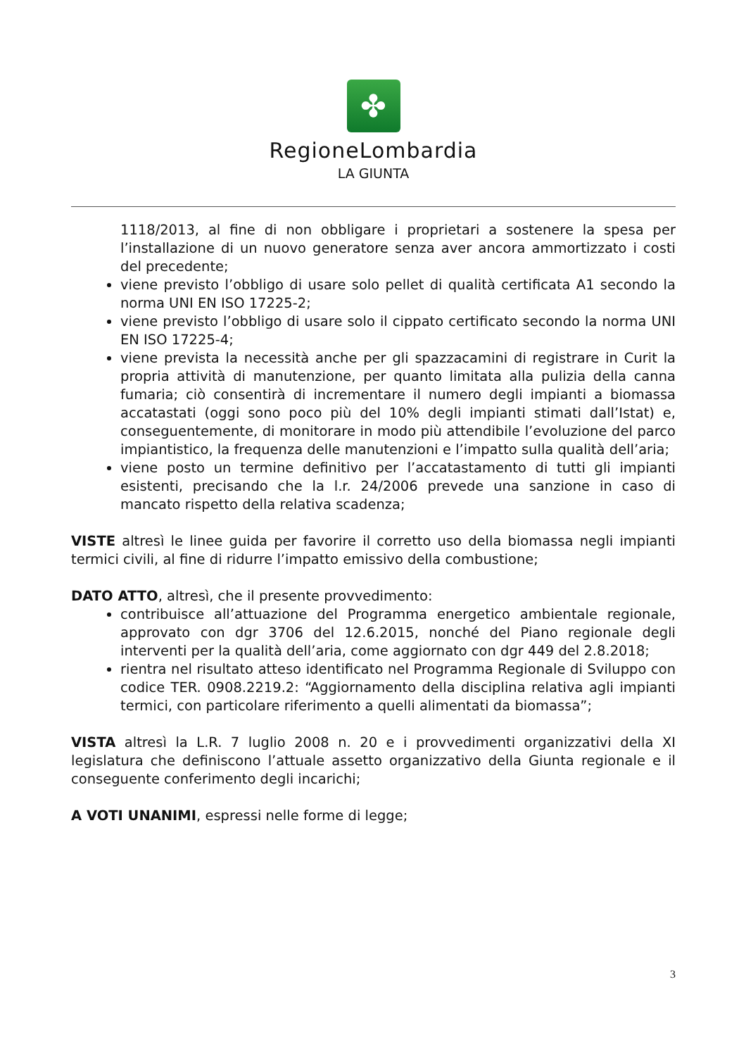✤
RegioneLombardia
LA GIUNTA
1118/2013, al fine di non obbligare i proprietari a sostenere la spesa per l’installazione di un nuovo generatore senza aver ancora ammortizzato i costi del precedente;
viene previsto l’obbligo di usare solo pellet di qualità certificata A1 secondo la norma UNI EN ISO 17225-2;
viene previsto l’obbligo di usare solo il cippato certificato secondo la norma UNI EN ISO 17225-4;
viene prevista la necessità anche per gli spazzacamini di registrare in Curit la propria attività di manutenzione, per quanto limitata alla pulizia della canna fumaria; ciò consentirà di incrementare il numero degli impianti a biomassa accatastati (oggi sono poco più del 10% degli impianti stimati dall’Istat) e, conseguentemente, di monitorare in modo più attendibile l’evoluzione del parco impiantistico, la frequenza delle manutenzioni e l’impatto sulla qualità dell’aria;
viene posto un termine definitivo per l’accatastamento di tutti gli impianti esistenti, precisando che la l.r. 24/2006 prevede una sanzione in caso di mancato rispetto della relativa scadenza;
VISTE altresì le linee guida per favorire il corretto uso della biomassa negli impianti termici civili, al fine di ridurre l’impatto emissivo della combustione;
DATO ATTO, altresì, che il presente provvedimento:
contribuisce all’attuazione del Programma energetico ambientale regionale, approvato con dgr 3706 del 12.6.2015, nonché del Piano regionale degli interventi per la qualità dell’aria, come aggiornato con dgr 449 del 2.8.2018;
rientra nel risultato atteso identificato nel Programma Regionale di Sviluppo con codice TER. 0908.2219.2: “Aggiornamento della disciplina relativa agli impianti termici, con particolare riferimento a quelli alimentati da biomassa”;
VISTA altresì la L.R. 7 luglio 2008 n. 20 e i provvedimenti organizzativi della XI legislatura che definiscono l’attuale assetto organizzativo della Giunta regionale e il conseguente conferimento degli incarichi;
A VOTI UNANIMI, espressi nelle forme di legge;
3